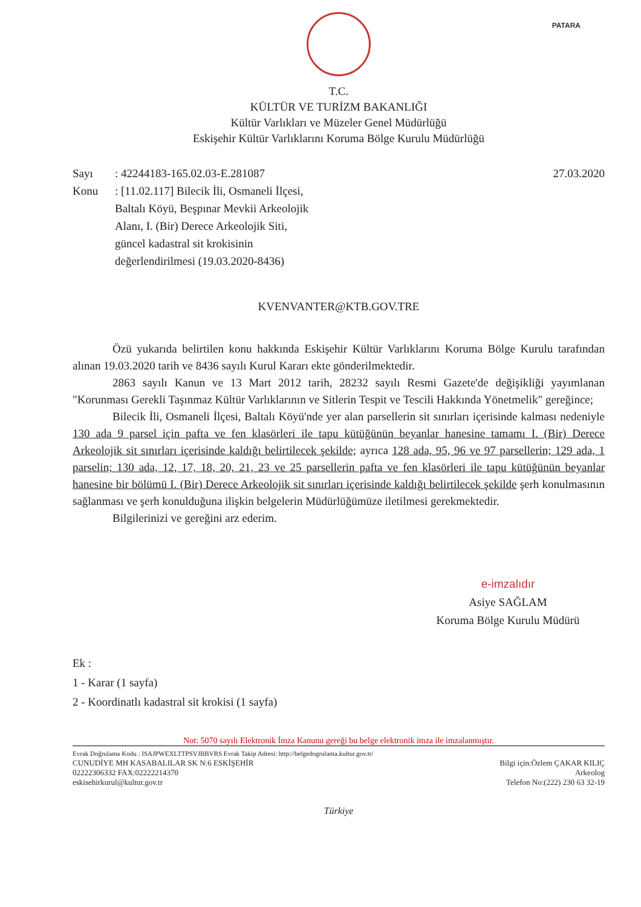PATARA
T.C.
KÜLTÜR VE TURİZM BAKANLIĞI
Kültür Varlıkları ve Müzeler Genel Müdürlüğü
Eskişehir Kültür Varlıklarını Koruma Bölge Kurulu Müdürlüğü
Sayı: 42244183-165.02.03-E.281087 27.03.2020
Konu: [11.02.117] Bilecik İli, Osmaneli İlçesi, Baltalı Köyü, Beşpınar Mevkii Arkeolojik Alanı, I. (Bir) Derece Arkeolojik Siti, güncel kadastral sit krokisinin değerlendirilmesi (19.03.2020-8436)
KVENVANTER@KTB.GOV.TRE
Özü yukarıda belirtilen konu hakkında Eskişehir Kültür Varlıklarını Koruma Bölge Kurulu tarafından alınan 19.03.2020 tarih ve 8436 sayılı Kurul Kararı ekte gönderilmektedir.
2863 sayılı Kanun ve 13 Mart 2012 tarih, 28232 sayılı Resmi Gazete'de değişikliği yayımlanan "Korunması Gerekli Taşınmaz Kültür Varlıklarının ve Sitlerin Tespit ve Tescili Hakkında Yönetmelik" gereğince;
Bilecik İli, Osmaneli İlçesi, Baltalı Köyü'nde yer alan parsellerin sit sınırları içerisinde kalması nedeniyle 130 ada 9 parsel için pafta ve fen klasörleri ile tapu kütüğünün beyanlar hanesine tamamı I. (Bir) Derece Arkeolojik sit sınırları içerisinde kaldığı belirtilecek şekilde; ayrıca 128 ada, 95, 96 ve 97 parsellerin; 129 ada, 1 parselin; 130 ada, 12, 17, 18, 20, 21, 23 ve 25 parsellerin pafta ve fen klasörleri ile tapu kütüğünün beyanlar hanesine bir bölümü I. (Bir) Derece Arkeolojik sit sınırları içerisinde kaldığı belirtilecek şekilde şerh konulmasının sağlanması ve şerh konulduğuna ilişkin belgelerin Müdürlüğümüze iletilmesi gerekmektedir.
Bilgilerinizi ve gereğini arz ederim.
e-imzalıdır
Asiye SAĞLAM
Koruma Bölge Kurulu Müdürü
Ek :
1 - Karar (1 sayfa)
2 - Koordinatlı kadastral sit krokisi (1 sayfa)
Not: 5070 sayılı Elektronik İmza Kanunu gereği bu belge elektronik imza ile imzalanmıştır.
Evrak Doğrulama Kodu : ISAJPWEXLTTPSVJBBVRS Evrak Takip Adresi: http://belgedogrulama.kultur.gov.tr/
CUNUDİYE MH KASABALILAR SK N:6 ESKİŞEHİR
02222306332 FAX:02222214370
eskisehirkurul@kultur.gov.tr
Bilgi için:Özlem ÇAKAR KILIÇ
Arkeolog
Telefon No:(222) 230 63 32-19
Türkiye